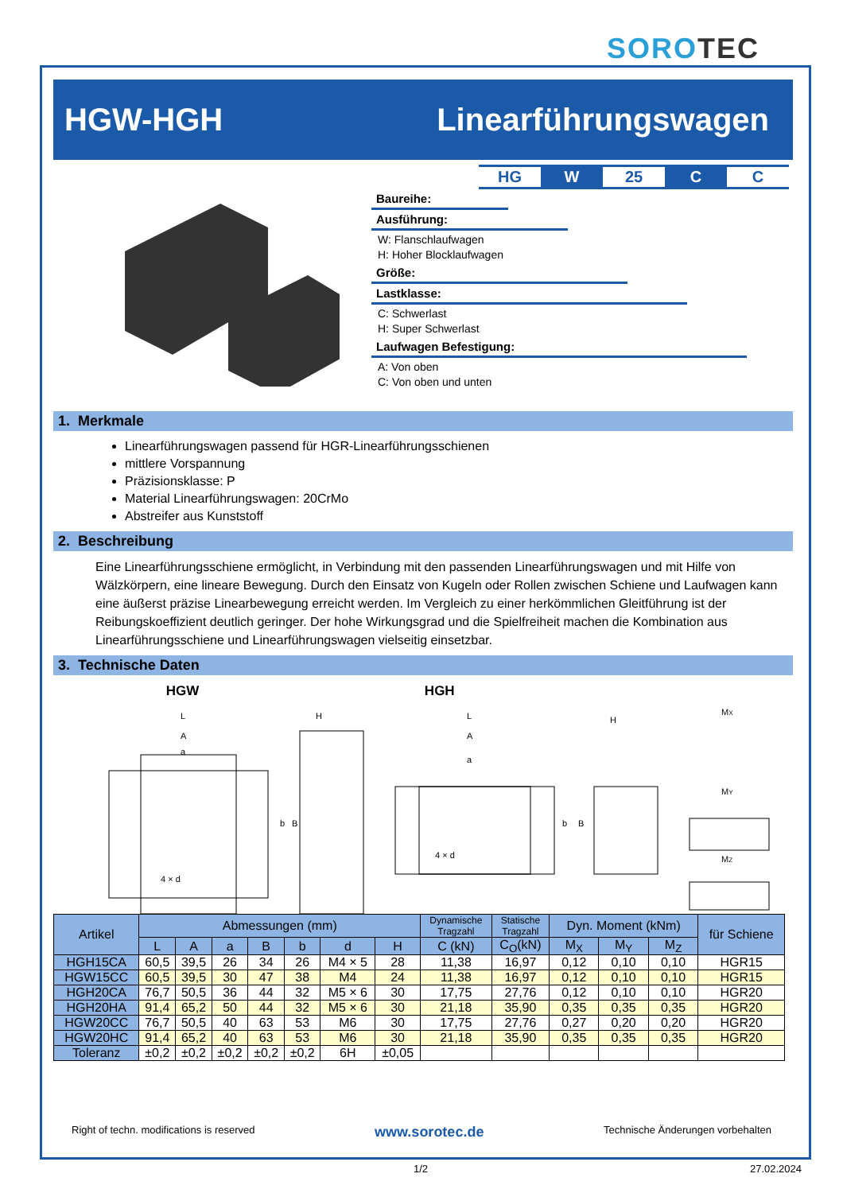SOROTEC
HGW-HGH Linearführungswagen
| HG | W | 25 | C | C |
Baureihe:
Ausführung:
W: Flanschlaufwagen
H: Hoher Blocklaufwagen
Größe:
Lastklasse:
C: Schwerlast
H: Super Schwerlast
Laufwagen Befestigung:
A: Von oben
C: Von oben und unten
1. Merkmale
Linearführungswagen passend für HGR-Linearführungsschienen
mittlere Vorspannung
Präzisionsklasse: P
Material Linearführungswagen: 20CrMo
Abstreifer aus Kunststoff
2. Beschreibung
Eine Linearführungsschiene ermöglicht, in Verbindung mit den passenden Linearführungswagen und mit Hilfe von Wälzkörpern, eine lineare Bewegung. Durch den Einsatz von Kugeln oder Rollen zwischen Schiene und Laufwagen kann eine äußerst präzise Linearbewegung erreicht werden. Im Vergleich zu einer herkömmlichen Gleitführung ist der Reibungskoeffizient deutlich geringer. Der hohe Wirkungsgrad und die Spielfreiheit machen die Kombination aus Linearführungsschiene und Linearführungswagen vielseitig einsetzbar.
3. Technische Daten
HGW HGH
L
A
a
b
B
4 × d
H
L
A
a
b
B
4 × d
H
MX
MY
MZ
| Artikel | Abmessungen (mm) | | | | | | | Dynamische Tragzahl | Statische Tragzahl | Dyn. Moment (kNm) | | | für Schiene |
| --- | --- | --- | --- | --- | --- | --- | --- | --- | --- | --- | --- | --- | --- |
| | L | A | a | B | b | d | H | C (kN) | C<sub>O</sub>(kN) | M<sub>X</sub> | M<sub>Y</sub> | M<sub>Z</sub> | |
| HGH15CA | 60,5 | 39,5 | 26 | 34 | 26 | M4 × 5 | 28 | 11,38 | 16,97 | 0,12 | 0,10 | 0,10 | HGR15 |
| HGW15CC | 60,5 | 39,5 | 30 | 47 | 38 | M4 | 24 | 11,38 | 16,97 | 0,12 | 0,10 | 0,10 | HGR15 |
| HGH20CA | 76,7 | 50,5 | 36 | 44 | 32 | M5 × 6 | 30 | 17,75 | 27,76 | 0,12 | 0,10 | 0,10 | HGR20 |
| HGH20HA | 91,4 | 65,2 | 50 | 44 | 32 | M5 × 6 | 30 | 21,18 | 35,90 | 0,35 | 0,35 | 0,35 | HGR20 |
| HGW20CC | 76,7 | 50,5 | 40 | 63 | 53 | M6 | 30 | 17,75 | 27,76 | 0,27 | 0,20 | 0,20 | HGR20 |
| HGW20HC | 91,4 | 65,2 | 40 | 63 | 53 | M6 | 30 | 21,18 | 35,90 | 0,35 | 0,35 | 0,35 | HGR20 |
| Toleranz | ±0,2 | ±0,2 | ±0,2 | ±0,2 | ±0,2 | 6H | ±0,05 | | | | | | |
Right of techn. modifications is reserved www.sorotec.de Technische Änderungen vorbehalten
1/2 27.02.2024